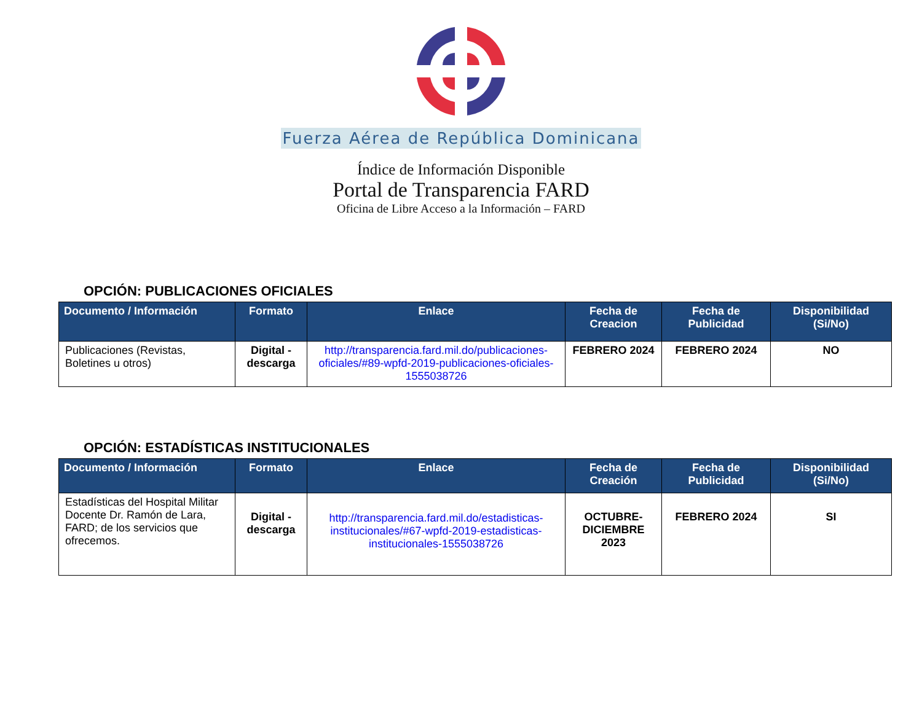Fuerza Aérea de República Dominicana
Índice de Información Disponible
Portal de Transparencia FARD
Oficina de Libre Acceso a la Información – FARD
OPCIÓN: PUBLICACIONES OFICIALES
| Documento / Información | Formato | Enlace | Fecha de Creacion | Fecha de Publicidad | Disponibilidad (Si/No) |
| --- | --- | --- | --- | --- | --- |
| Publicaciones (Revistas, Boletines u otros) | Digital - descarga | http://transparencia.fard.mil.do/publicaciones-oficiales/#89-wpfd-2019-publicaciones-oficiales-1555038726 | FEBRERO 2024 | FEBRERO 2024 | NO |
OPCIÓN: ESTADÍSTICAS INSTITUCIONALES
| Documento / Información | Formato | Enlace | Fecha de Creación | Fecha de Publicidad | Disponibilidad (Si/No) |
| --- | --- | --- | --- | --- | --- |
| Estadísticas del Hospital Militar Docente Dr. Ramón de Lara, FARD; de los servicios que ofrecemos. | Digital - descarga | http://transparencia.fard.mil.do/estadisticas-institucionales/#67-wpfd-2019-estadisticas-institucionales-1555038726 | OCTUBRE-DICIEMBRE 2023 | FEBRERO 2024 | SI |